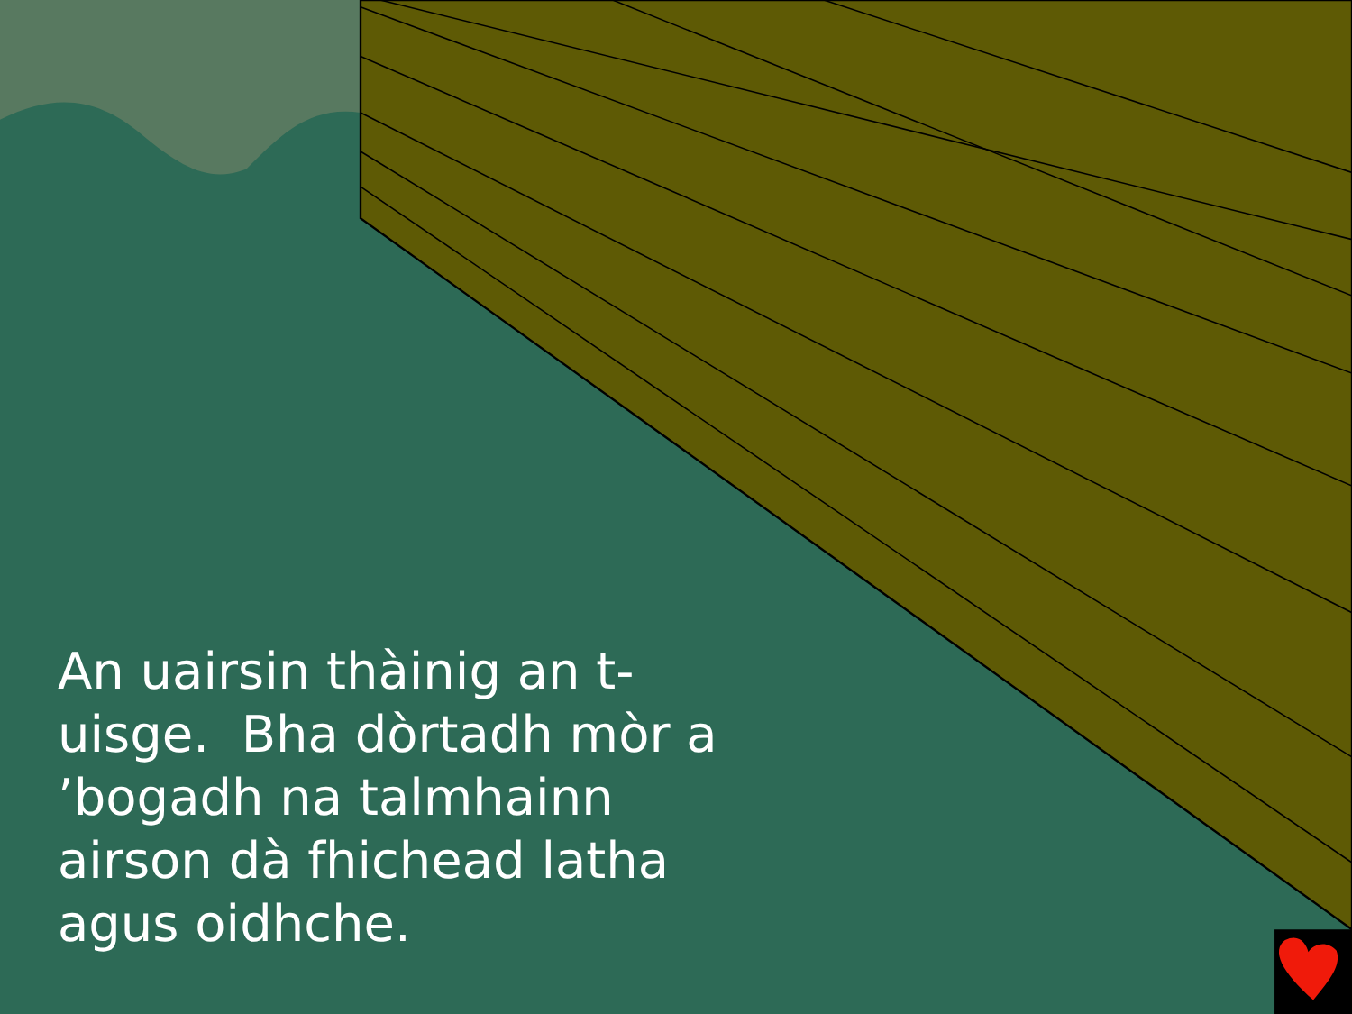An uairsin thàinig an t-uisge. Bha dòrtadh mòr a ’bogadh na talmhainn airson dà fhichead latha agus oidhche.